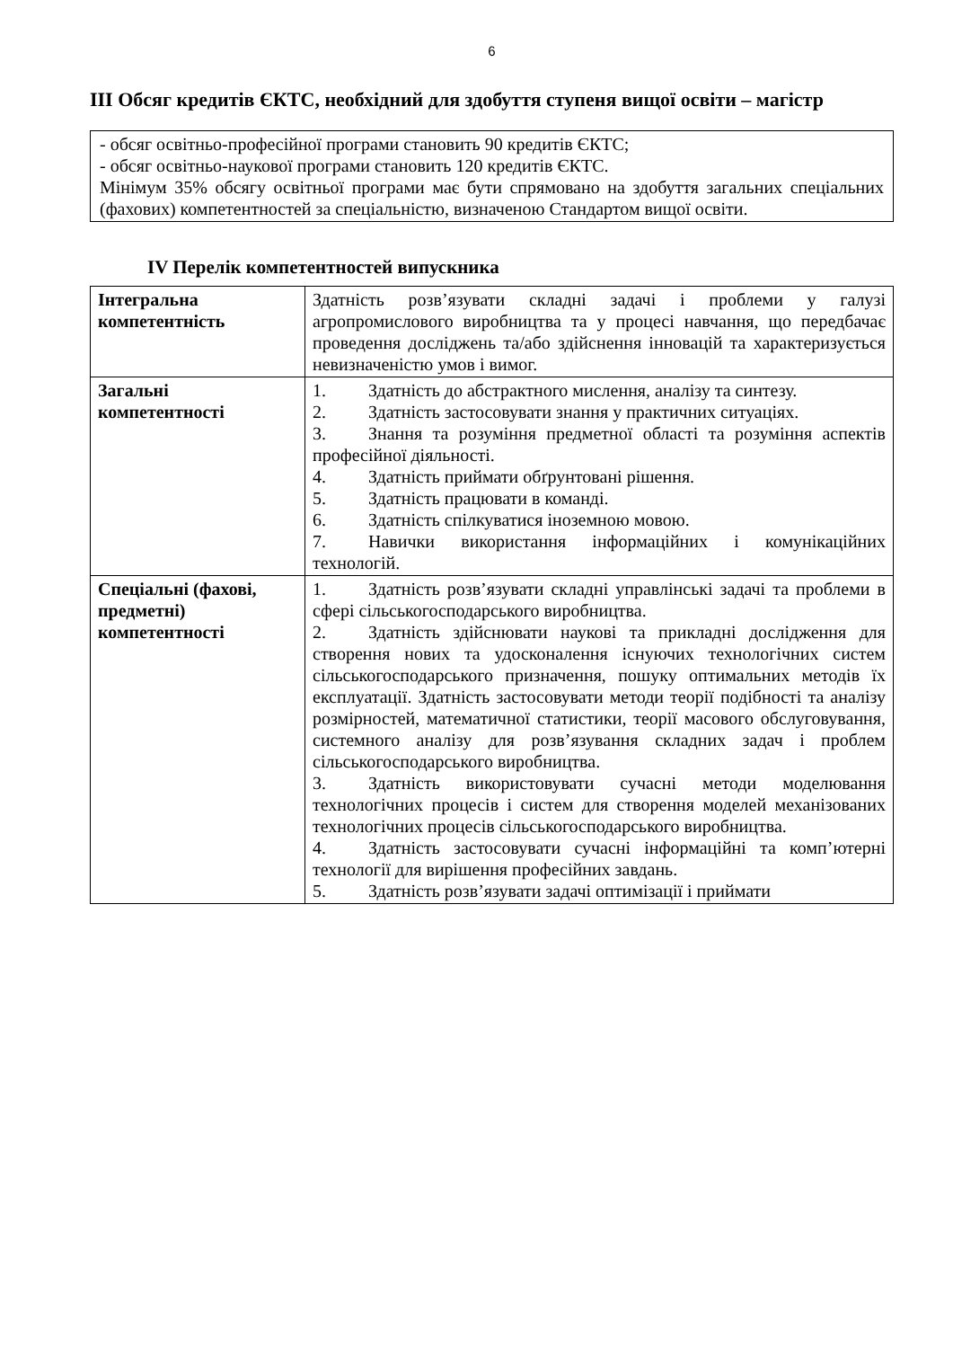6
III Обсяг кредитів ЄКТС, необхідний для здобуття ступеня вищої освіти – магістр
- обсяг освітньо-професійної програми становить 90 кредитів ЄКТС;
- обсяг освітньо-наукової програми становить 120 кредитів ЄКТС.
Мінімум 35% обсягу освітньої програми має бути спрямовано на здобуття загальних спеціальних (фахових) компетентностей за спеціальністю, визначеною Стандартом вищої освіти.
IV Перелік компетентностей випускника
| Інтегральна компетентність | Здатність розв’язувати складні задачі і проблеми у галузі агропромислового виробництва та у процесі навчання, що передбачає проведення досліджень та/або здійснення інновацій та характеризується невизначеністю умов і вимог. |
| Загальні компетентності | 1. Здатність до абстрактного мислення, аналізу та синтезу. 2. Здатність застосовувати знання у практичних ситуаціях. 3. Знання та розуміння предметної області та розуміння аспектів професійної діяльності. 4. Здатність приймати обґрунтовані рішення. 5. Здатність працювати в команді. 6. Здатність спілкуватися іноземною мовою. 7. Навички використання інформаційних і комунікаційних технологій. |
| Спеціальні (фахові, предметні) компетентності | 1. Здатність розв’язувати складні управлінські задачі та проблеми в сфері сільськогосподарського виробництва. 2. Здатність здійснювати наукові та прикладні дослідження для створення нових та удосконалення існуючих технологічних систем сільськогосподарського призначення, пошуку оптимальних методів їх експлуатації. Здатність застосовувати методи теорії подібності та аналізу розмірностей, математичної статистики, теорії масового обслуговування, системного аналізу для розв’язування складних задач і проблем сільськогосподарського виробництва. 3. Здатність використовувати сучасні методи моделювання технологічних процесів і систем для створення моделей механізованих технологічних процесів сільськогосподарського виробництва. 4. Здатність застосовувати сучасні інформаційні та комп’ютерні технології для вирішення професійних завдань. 5. Здатність розв’язувати задачі оптимізації і приймати |